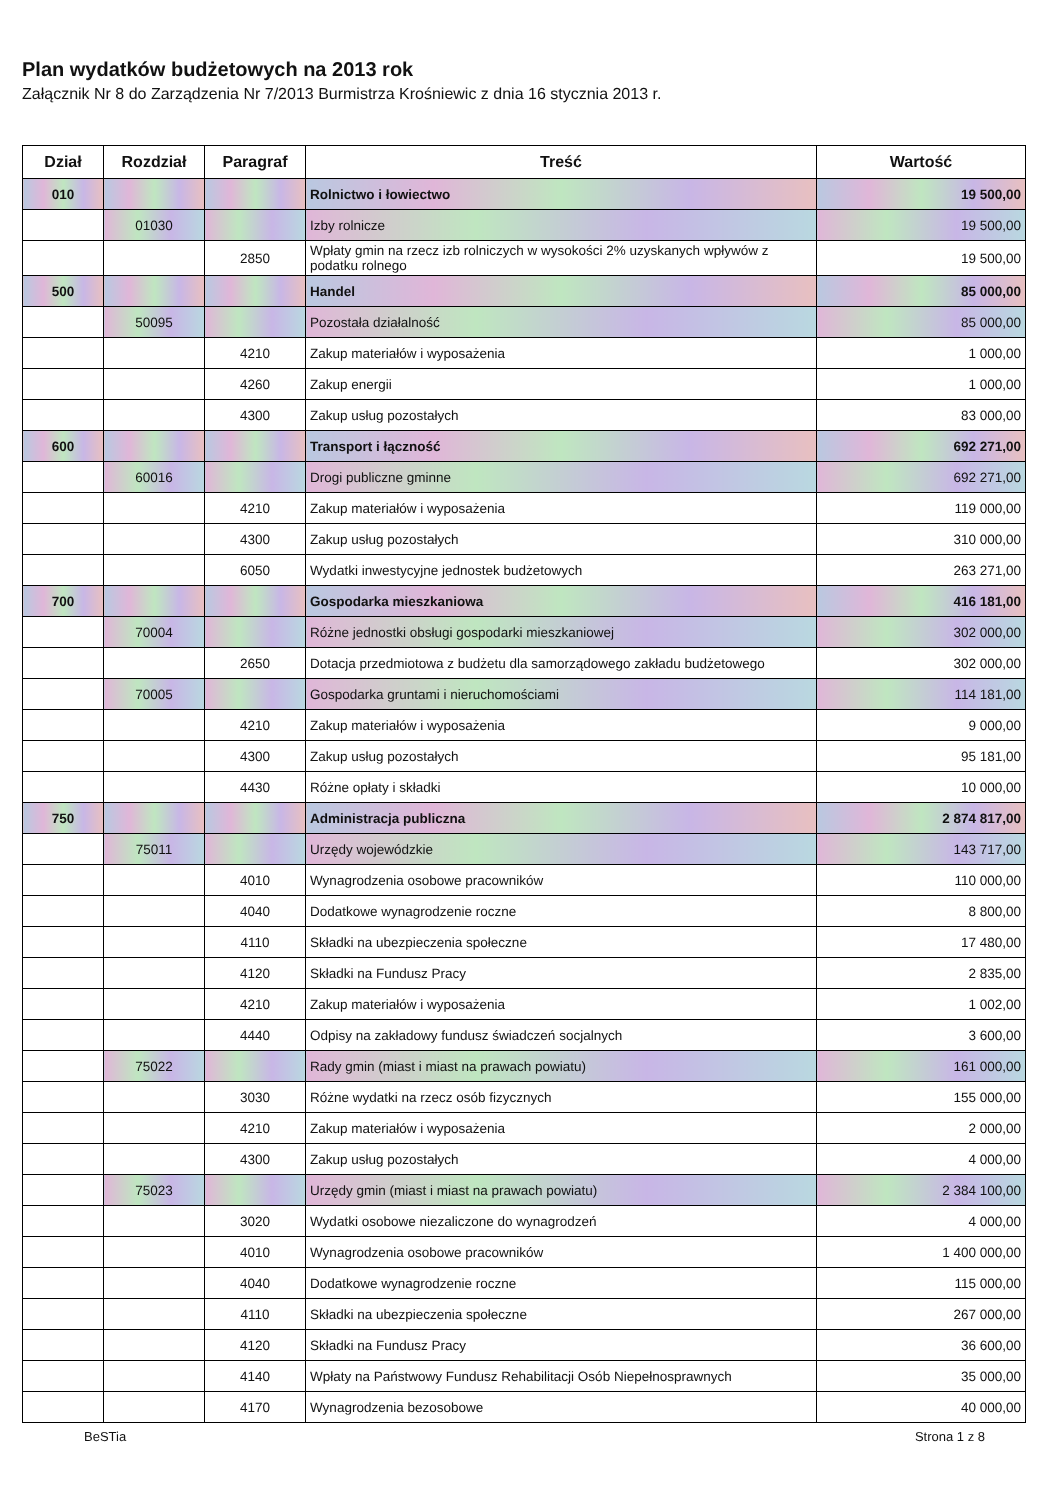Plan wydatków budżetowych na 2013 rok
Załącznik Nr 8 do Zarządzenia Nr 7/2013 Burmistrza Krośniewic z dnia 16 stycznia 2013 r.
| Dział | Rozdział | Paragraf | Treść | Wartość |
| --- | --- | --- | --- | --- |
| 010 | | | Rolnictwo i łowiectwo | 19 500,00 |
| | 01030 | | Izby rolnicze | 19 500,00 |
| | | 2850 | Wpłaty gmin na rzecz izb rolniczych w wysokości 2% uzyskanych wpływów z podatku rolnego | 19 500,00 |
| 500 | | | Handel | 85 000,00 |
| | 50095 | | Pozostała działalność | 85 000,00 |
| | | 4210 | Zakup materiałów i wyposażenia | 1 000,00 |
| | | 4260 | Zakup energii | 1 000,00 |
| | | 4300 | Zakup usług pozostałych | 83 000,00 |
| 600 | | | Transport i łączność | 692 271,00 |
| | 60016 | | Drogi publiczne gminne | 692 271,00 |
| | | 4210 | Zakup materiałów i wyposażenia | 119 000,00 |
| | | 4300 | Zakup usług pozostałych | 310 000,00 |
| | | 6050 | Wydatki inwestycyjne jednostek budżetowych | 263 271,00 |
| 700 | | | Gospodarka mieszkaniowa | 416 181,00 |
| | 70004 | | Różne jednostki obsługi gospodarki mieszkaniowej | 302 000,00 |
| | | 2650 | Dotacja przedmiotowa z budżetu dla samorządowego zakładu budżetowego | 302 000,00 |
| | 70005 | | Gospodarka gruntami i nieruchomościami | 114 181,00 |
| | | 4210 | Zakup materiałów i wyposażenia | 9 000,00 |
| | | 4300 | Zakup usług pozostałych | 95 181,00 |
| | | 4430 | Różne opłaty i składki | 10 000,00 |
| 750 | | | Administracja publiczna | 2 874 817,00 |
| | 75011 | | Urzędy wojewódzkie | 143 717,00 |
| | | 4010 | Wynagrodzenia osobowe pracowników | 110 000,00 |
| | | 4040 | Dodatkowe wynagrodzenie roczne | 8 800,00 |
| | | 4110 | Składki na ubezpieczenia społeczne | 17 480,00 |
| | | 4120 | Składki na Fundusz Pracy | 2 835,00 |
| | | 4210 | Zakup materiałów i wyposażenia | 1 002,00 |
| | | 4440 | Odpisy na zakładowy fundusz świadczeń socjalnych | 3 600,00 |
| | 75022 | | Rady gmin (miast i miast na prawach powiatu) | 161 000,00 |
| | | 3030 | Różne wydatki na rzecz osób fizycznych | 155 000,00 |
| | | 4210 | Zakup materiałów i wyposażenia | 2 000,00 |
| | | 4300 | Zakup usług pozostałych | 4 000,00 |
| | 75023 | | Urzędy gmin (miast i miast na prawach powiatu) | 2 384 100,00 |
| | | 3020 | Wydatki osobowe niezaliczone do wynagrodzeń | 4 000,00 |
| | | 4010 | Wynagrodzenia osobowe pracowników | 1 400 000,00 |
| | | 4040 | Dodatkowe wynagrodzenie roczne | 115 000,00 |
| | | 4110 | Składki na ubezpieczenia społeczne | 267 000,00 |
| | | 4120 | Składki na Fundusz Pracy | 36 600,00 |
| | | 4140 | Wpłaty na Państwowy Fundusz Rehabilitacji Osób Niepełnosprawnych | 35 000,00 |
| | | 4170 | Wynagrodzenia bezosobowe | 40 000,00 |
BeSTia Strona 1 z 8